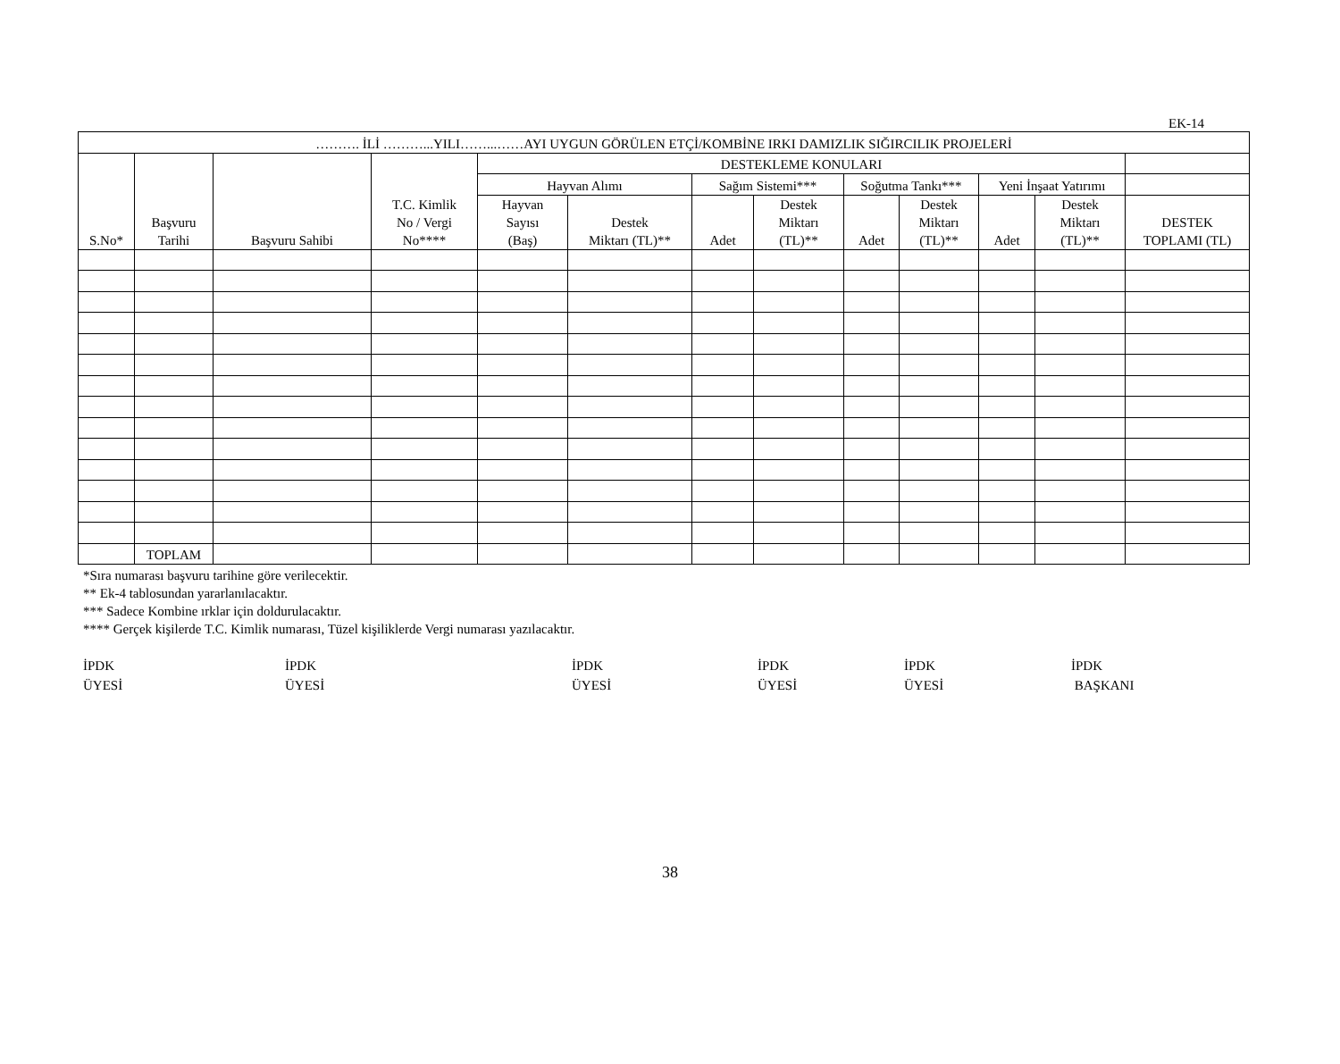EK-14
| ………. İLİ ………...YILI……...……AYI UYGUN GÖRÜLEN ETÇİ/KOMBİNE IRKI DAMIZLIK SIĞIRCILIK PROJELERİ | | | | | | | | | | | | |
| --- | --- | --- | --- | --- | --- | --- | --- | --- | --- | --- | --- | --- |
| S.No* | Başvuru Tarihi | Başvuru Sahibi | T.C. Kimlik No / Vergi No**** | DESTEKLEME KONULARI | | | | | | | | |
| | | | | Hayvan Alımı | | Sağım Sistemi*** | | Soğutma Tankı*** | | Yeni İnşaat Yatırımı | | |
| | | | | Hayvan Sayısı (Baş) | Destek Miktarı (TL)** | Adet | Destek Miktarı (TL)** | Adet | Destek Miktarı (TL)** | Adet | Destek Miktarı (TL)** | DESTEK TOPLAMI (TL) |
| | TOPLAM | | | | | | | | | | | |
*Sıra numarası başvuru tarihine göre verilecektir.
** Ek-4 tablosundan yararlanılacaktır.
*** Sadece Kombine ırklar için doldurulacaktır.
**** Gerçek kişilerde T.C. Kimlik numarası, Tüzel kişiliklerde Vergi numarası yazılacaktır.
İPDK
ÜYESİ
İPDK
ÜYESİ
İPDK
ÜYESİ
İPDK
ÜYESİ
İPDK
ÜYESİ
İPDK
BAŞKANI
38